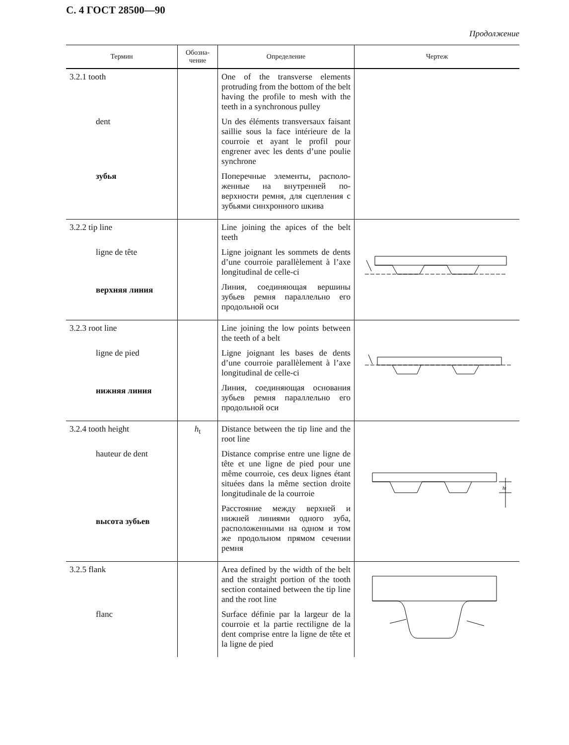С. 4 ГОСТ 28500—90
Продолжение
| Термин | Обозна- чение | Определение | Чертеж |
| --- | --- | --- | --- |
| 3.2.1 tooth dent зубья | | One of the transverse elements protruding from the bottom of the belt having the profile to mesh with the teeth in a synchronous pulley Un des éléments transversaux faisant saillie sous la face intérieure de la courroie et ayant le profil pour engrener avec les dents d’une poulie synchrone Поперечные элементы, располо­женные на внутренней по­верхности ремня, для сцеп­ления с зубьями синхронного шкива | |
| 3.2.2 tip line ligne de tête верхняя линия | | Line joining the apices of the belt teeth Ligne joignant les sommets de dents d’une courroie parallèlement à l’axe longitudinal de celle-ci Линия, соединяющая вершины зубьев ремня параллельно его продольной оси | |
| 3.2.3 root line ligne de pied нижняя линия | | Line joining the low points bet­ween the teeth of a belt Ligne joignant les bases de dents d’une courroie parallèlement à l’axe longitudinal de celle-ci Линия, соединяющая основа­ния зубьев ремня параллельно его продольной оси | |
| 3.2.4 tooth height hauteur de dent высота зубьев | h<sub>t</sub> | Distance between the tip line and the root line Distance comprise entre une ligne de tête et une ligne de pied pour une même courroie, ces deux lignes étant situées dans la même section droite longitudinale de la courroie Расстояние между верхней и нижней линиями одного зуба, расположенными на одном и том же продольном прямом сечении ремня | ht |
| 3.2.5 flank flanc | | Area defined by the width of the belt and the straight portion of the tooth section contained between the tip line and the root line Surface définie par la largeur de la courroie et la partie rectiligne de la dent comprise entre la ligne de tête et la ligne de pied | |